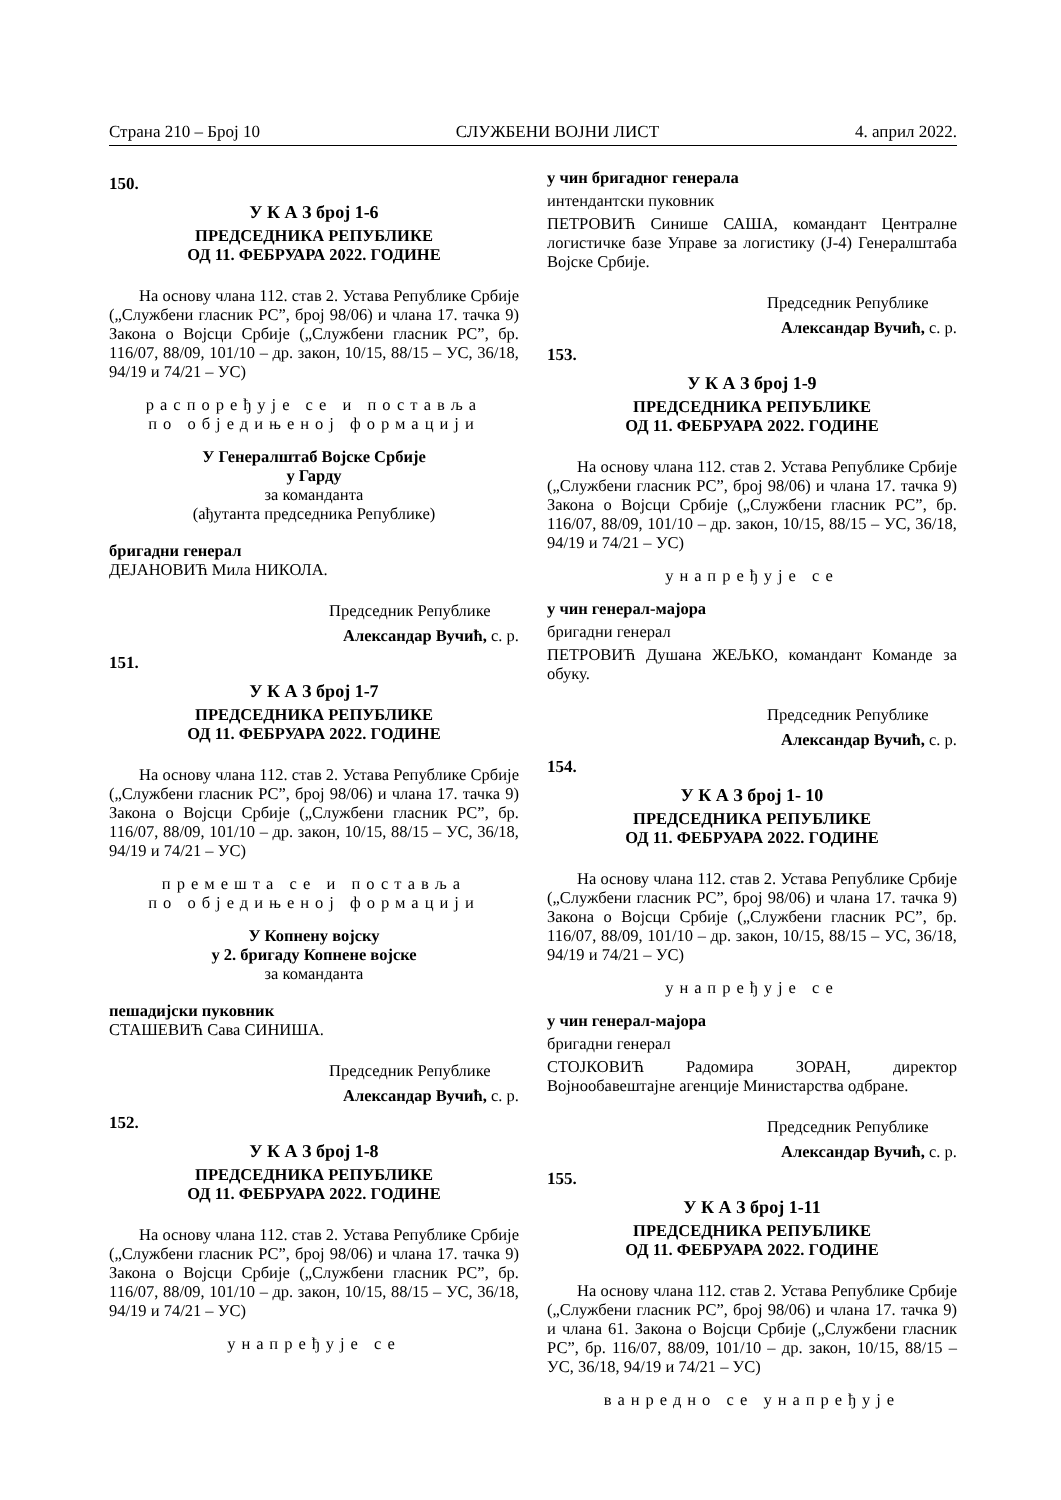Страна 210 – Број 10 СЛУЖБЕНИ ВОЈНИ ЛИСТ 4. април 2022.
150.
У К А З број 1-6
ПРЕДСЕДНИКА РЕПУБЛИКЕ
ОД 11. ФЕБРУАРА 2022. ГОДИНЕ
На основу члана 112. став 2. Устава Републике Србије („Службени гласник РС”, број 98/06) и члана 17. тачка 9) Закона о Војсци Србије („Службени гласник РС”, бр. 116/07, 88/09, 101/10 – др. закон, 10/15, 88/15 – УС, 36/18, 94/19 и 74/21 – УС)
распоређује се и поставља
по обједињеној формацији
У Генералштаб Војске Србије
у Гарду
за команданта
(ађутанта председника Републике)
бригадни генерал
ДЕЈАНОВИЋ Мила НИКОЛА.
Председник Републике
Александар Вучић, с. р.
151.
У К А З број 1-7
ПРЕДСЕДНИКА РЕПУБЛИКЕ
ОД 11. ФЕБРУАРА 2022. ГОДИНЕ
На основу члана 112. став 2. Устава Републике Србије („Службени гласник РС”, број 98/06) и члана 17. тачка 9) Закона о Војсци Србије („Службени гласник РС”, бр. 116/07, 88/09, 101/10 – др. закон, 10/15, 88/15 – УС, 36/18, 94/19 и 74/21 – УС)
премешта се и поставља
по обједињеној формацији
У Копнену војску
у 2. бригаду Копнене војске
за команданта
пешадијски пуковник
СТАШЕВИЋ Сава СИНИША.
Председник Републике
Александар Вучић, с. р.
152.
У К А З број 1-8
ПРЕДСЕДНИКА РЕПУБЛИКЕ
ОД 11. ФЕБРУАРА 2022. ГОДИНЕ
На основу члана 112. став 2. Устава Републике Србије („Службени гласник РС”, број 98/06) и члана 17. тачка 9) Закона о Војсци Србије („Службени гласник РС”, бр. 116/07, 88/09, 101/10 – др. закон, 10/15, 88/15 – УС, 36/18, 94/19 и 74/21 – УС)
унапређује се
у чин бригадног генерала
интендантски пуковник
ПЕТРОВИЋ Синише САША, командант Централне логистичке базе Управе за логистику (Ј-4) Генералштаба Војске Србије.
Председник Републике
Александар Вучић, с. р.
153.
У К А З број 1-9
ПРЕДСЕДНИКА РЕПУБЛИКЕ
ОД 11. ФЕБРУАРА 2022. ГОДИНЕ
На основу члана 112. став 2. Устава Републике Србије („Службени гласник РС”, број 98/06) и члана 17. тачка 9) Закона о Војсци Србије („Службени гласник РС”, бр. 116/07, 88/09, 101/10 – др. закон, 10/15, 88/15 – УС, 36/18, 94/19 и 74/21 – УС)
унапређује се
у чин генерал-мајора
бригадни генерал
ПЕТРОВИЋ Душана ЖЕЉКО, командант Команде за обуку.
Председник Републике
Александар Вучић, с. р.
154.
У К А З број 1- 10
ПРЕДСЕДНИКА РЕПУБЛИКЕ
ОД 11. ФЕБРУАРА 2022. ГОДИНЕ
На основу члана 112. став 2. Устава Републике Србије („Службени гласник РС”, број 98/06) и члана 17. тачка 9) Закона о Војсци Србије („Службени гласник РС”, бр. 116/07, 88/09, 101/10 – др. закон, 10/15, 88/15 – УС, 36/18, 94/19 и 74/21 – УС)
унапређује се
у чин генерал-мајора
бригадни генерал
СТОЈКОВИЋ Радомира ЗОРАН, директор Војнообавештајне агенције Министарства одбране.
Председник Републике
Александар Вучић, с. р.
155.
У К А З број 1-11
ПРЕДСЕДНИКА РЕПУБЛИКЕ
ОД 11. ФЕБРУАРА 2022. ГОДИНЕ
На основу члана 112. став 2. Устава Републике Србије („Службени гласник РС”, број 98/06) и члана 17. тачка 9) и члана 61. Закона о Војсци Србије („Службени гласник РС”, бр. 116/07, 88/09, 101/10 – др. закон, 10/15, 88/15 – УС, 36/18, 94/19 и 74/21 – УС)
ванредно се унапређује